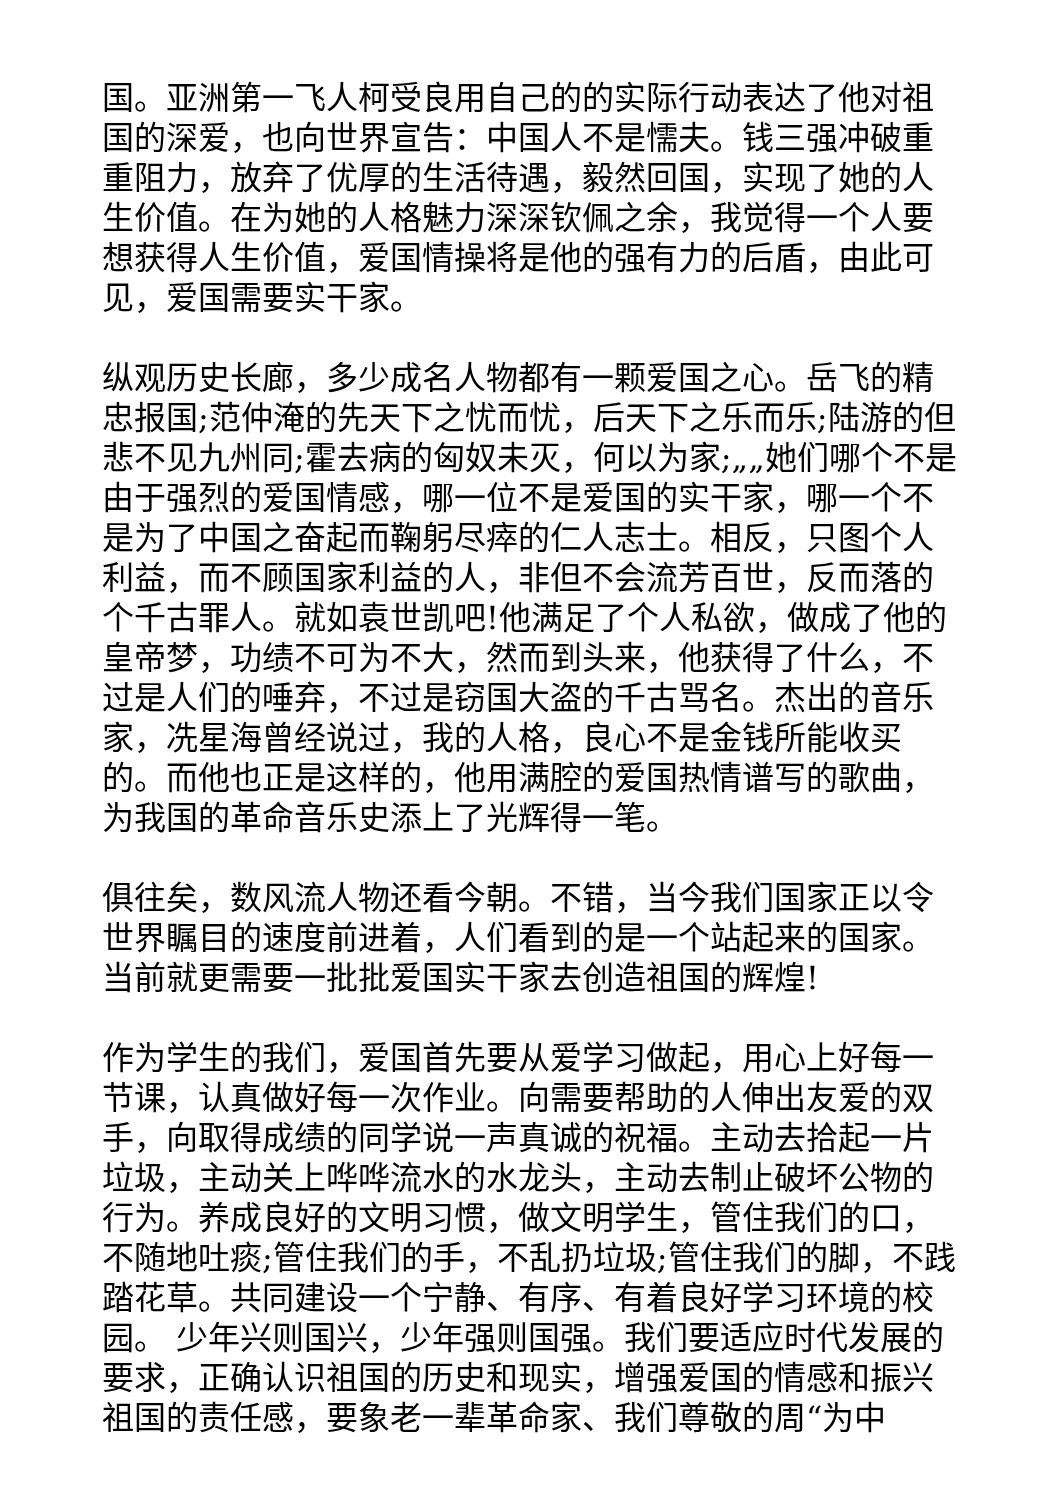国。亚洲第一飞人柯受良用自己的的实际行动表达了他对祖国的深爱，也向世界宣告：中国人不是懦夫。钱三强冲破重重阻力，放弃了优厚的生活待遇，毅然回国，实现了她的人生价值。在为她的人格魅力深深钦佩之余，我觉得一个人要想获得人生价值，爱国情操将是他的强有力的后盾，由此可见，爱国需要实干家。
纵观历史长廊，多少成名人物都有一颗爱国之心。岳飞的精忠报国;范仲淹的先天下之忧而忧，后天下之乐而乐;陆游的但悲不见九州同;霍去病的匈奴未灭，何以为家;„„她们哪个不是由于强烈的爱国情感，哪一位不是爱国的实干家，哪一个不是为了中国之奋起而鞠躬尽瘁的仁人志士。相反，只图个人利益，而不顾国家利益的人，非但不会流芳百世，反而落的个千古罪人。就如袁世凯吧!他满足了个人私欲，做成了他的皇帝梦，功绩不可为不大，然而到头来，他获得了什么，不过是人们的唾弃，不过是窃国大盗的千古骂名。杰出的音乐家，冼星海曾经说过，我的人格，良心不是金钱所能收买的。而他也正是这样的，他用满腔的爱国热情谱写的歌曲，为我国的革命音乐史添上了光辉得一笔。
俱往矣，数风流人物还看今朝。不错，当今我们国家正以令世界瞩目的速度前进着，人们看到的是一个站起来的国家。当前就更需要一批批爱国实干家去创造祖国的辉煌!
作为学生的我们，爱国首先要从爱学习做起，用心上好每一节课，认真做好每一次作业。向需要帮助的人伸出友爱的双手，向取得成绩的同学说一声真诚的祝福。主动去拾起一片垃圾，主动关上哗哗流水的水龙头，主动去制止破坏公物的行为。养成良好的文明习惯，做文明学生，管住我们的口，不随地吐痰;管住我们的手，不乱扔垃圾;管住我们的脚，不践踏花草。共同建设一个宁静、有序、有着良好学习环境的校园。 少年兴则国兴，少年强则国强。我们要适应时代发展的要求，正确认识祖国的历史和现实，增强爱国的情感和振兴祖国的责任感，要象老一辈革命家、我们尊敬的周“为中